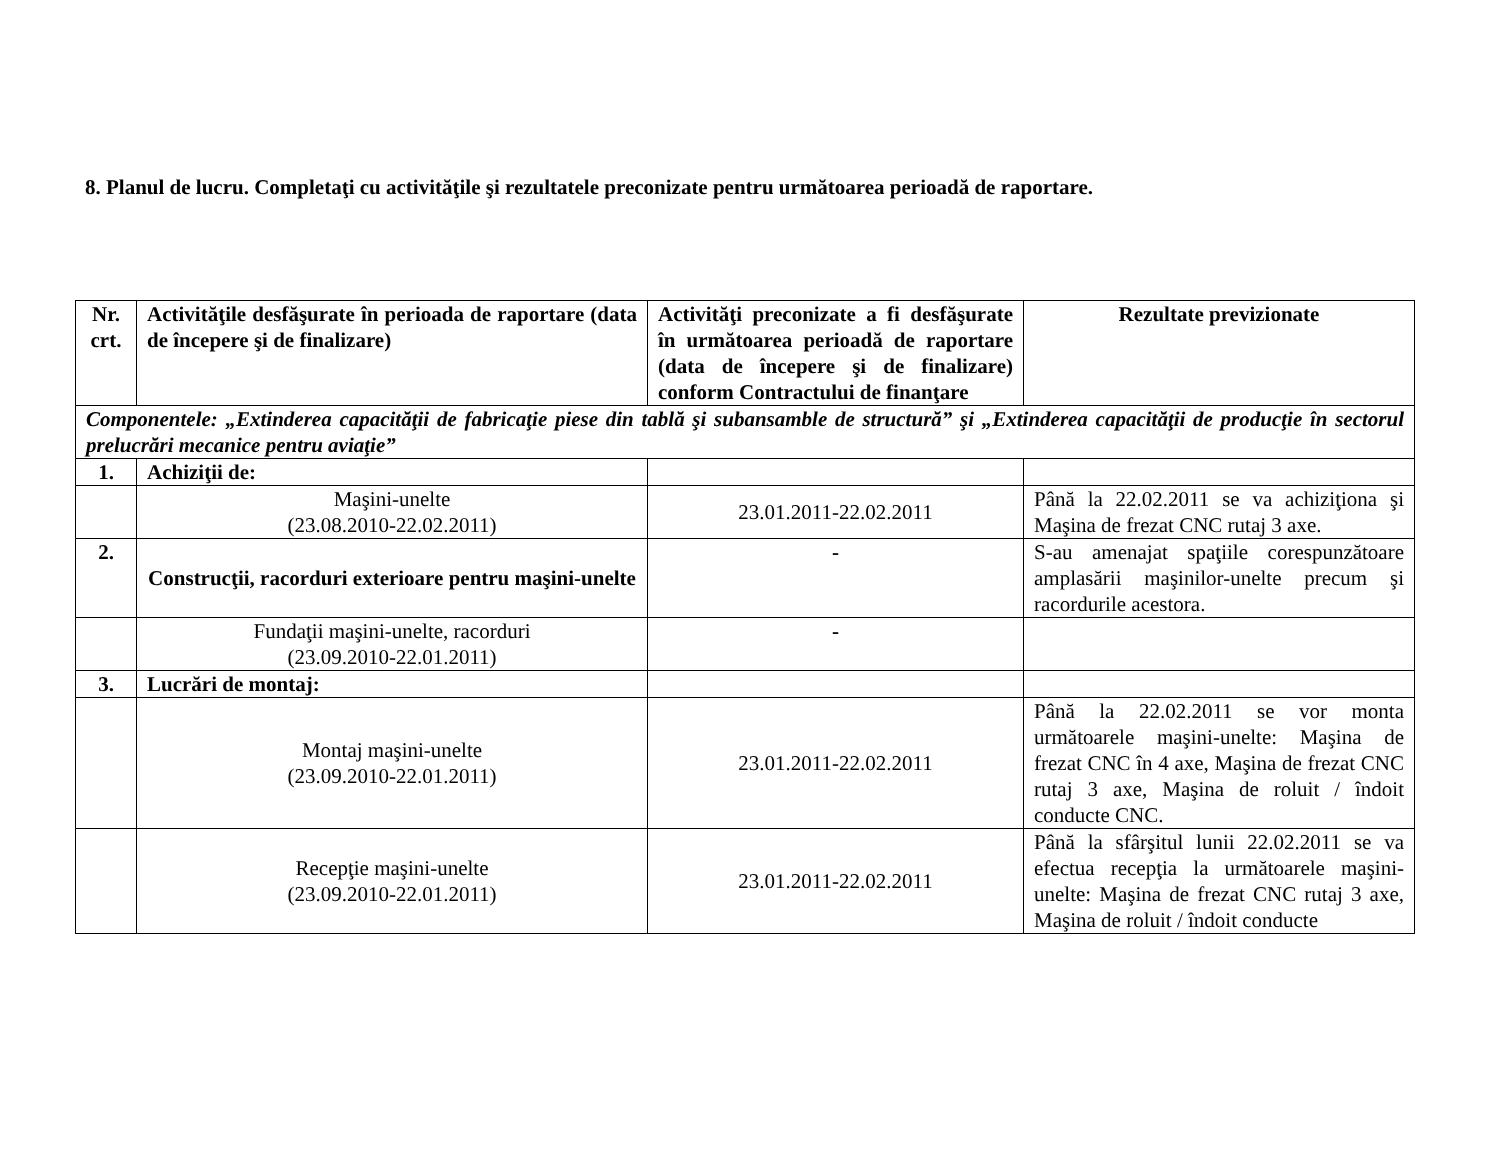8. Planul de lucru. Completaţi cu activităţile şi rezultatele preconizate pentru următoarea perioadă de raportare.
| Nr. crt. | Activităţile desfăşurate în perioada de raportare (data de începere şi de finalizare) | Activităţi preconizate a fi desfăşurate în următoarea perioadă de raportare (data de începere şi de finalizare) conform Contractului de finanţare | Rezultate previzionate |
| --- | --- | --- | --- |
| Componentele: „Extinderea capacităţii de fabricaţie piese din tablă şi subansamble de structură” şi „Extinderea capacităţii de producţie în sectorul prelucrări mecanice pentru aviaţie” | | | |
| 1. | Achiziţii de: | | |
| | Maşini-unelte (23.08.2010-22.02.2011) | 23.01.2011-22.02.2011 | Până la 22.02.2011 se va achiziţiona şi Maşina de frezat CNC rutaj 3 axe. |
| 2. | Construcţii, racorduri exterioare pentru maşini-unelte | - | S-au amenajat spaţiile corespunzătoare amplasării maşinilor-unelte precum şi racordurile acestora. |
| | Fundaţii maşini-unelte, racorduri (23.09.2010-22.01.2011) | - | |
| 3. | Lucrări de montaj: | | |
| | Montaj maşini-unelte (23.09.2010-22.01.2011) | 23.01.2011-22.02.2011 | Până la 22.02.2011 se vor monta următoarele maşini-unelte: Maşina de frezat CNC în 4 axe, Maşina de frezat CNC rutaj 3 axe, Maşina de roluit / îndoit conducte CNC. |
| | Recepţie maşini-unelte (23.09.2010-22.01.2011) | 23.01.2011-22.02.2011 | Până la sfârşitul lunii 22.02.2011 se va efectua recepţia la următoarele maşini-unelte: Maşina de frezat CNC rutaj 3 axe, Maşina de roluit / îndoit conducte |